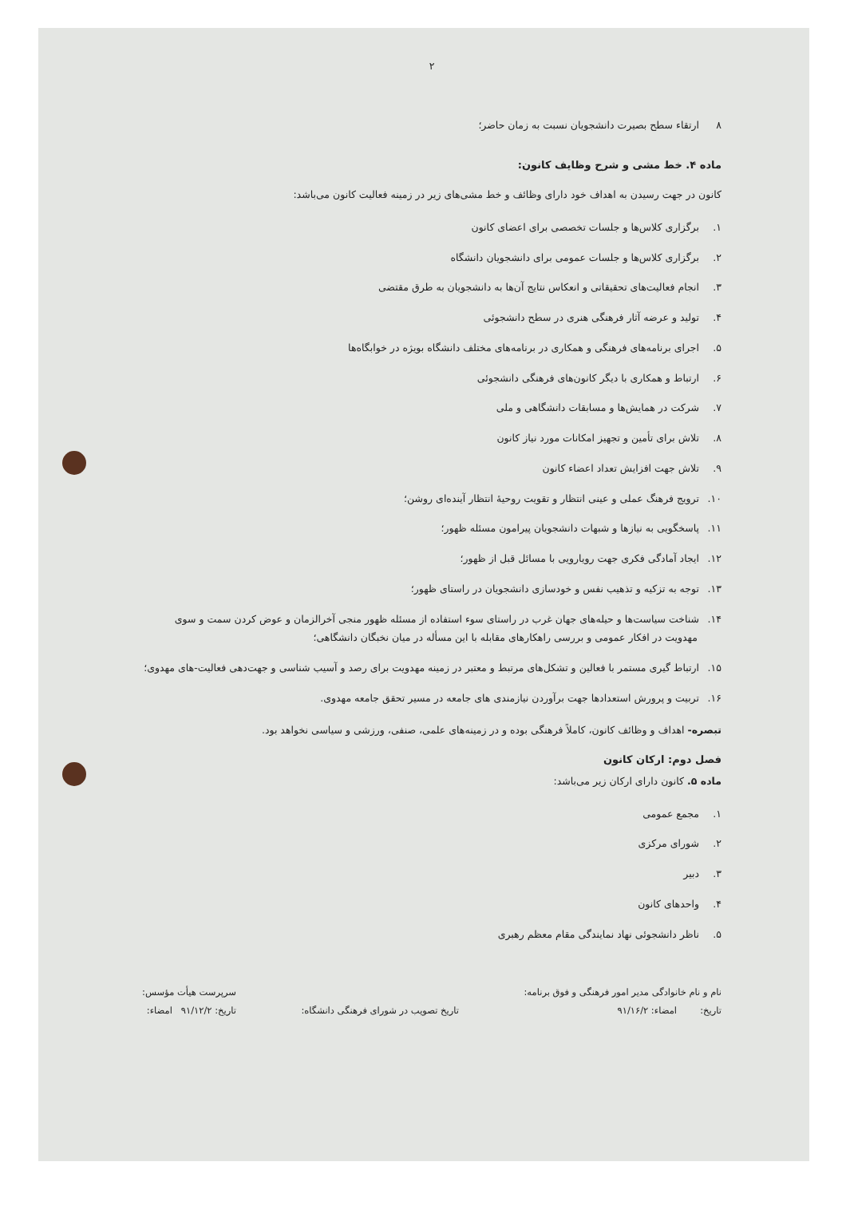۲
۸ارتقاء سطح بصیرت دانشجویان نسبت به زمان حاضر؛
ماده ۴. خط مشی و شرح وظایف کانون:
کانون در جهت رسیدن به اهداف خود دارای وظائف و خط مشی‌های زیر در زمینه فعالیت کانون می‌باشد:
۱. برگزاری کلاس‌ها و جلسات تخصصی برای اعضای کانون
۲. برگزاری کلاس‌ها و جلسات عمومی برای دانشجویان دانشگاه
۳. انجام فعالیت‌های تحقیقاتی و انعکاس نتایج آن‌ها به دانشجویان به طرق مقتضی
۴. تولید و عرضه آثار فرهنگی هنری در سطح دانشجوئی
۵. اجرای برنامه‌های فرهنگی و همکاری در برنامه‌های مختلف دانشگاه بویژه در خوابگاه‌ها
۶. ارتباط و همکاری با دیگر کانون‌های فرهنگی دانشجوئی
۷. شرکت در همایش‌ها و مسابقات دانشگاهی و ملی
۸. تلاش برای تأمین و تجهیز امکانات مورد نیاز کانون
۹. تلاش جهت افزایش تعداد اعضاء کانون
۱۰. ترویج فرهنگ عملی و عینی انتظار و تقویت روحیهٔ انتظار آینده‌ای روشن؛
۱۱. پاسخگویی به نیازها و شبهات دانشجویان پیرامون مسئله ظهور؛
۱۲. ایجاد آمادگی فکری جهت رویارویی با مسائل قبل از ظهور؛
۱۳. توجه به تزکیه و تذهیب نفس و خودسازی دانشجویان در راستای ظهور؛
۱۴. شناخت سیاست‌ها و حیله‌های جهان غرب در راستای سوء استفاده از مسئله ظهور منجی آخرالزمان و عوض کردن سمت و سوی مهدویت در افکار عمومی و بررسی راهکارهای مقابله با این مسأله در میان نخبگان دانشگاهی؛
۱۵. ارتباط گیری مستمر با فعالین و تشکل‌های مرتبط و معتبر در زمینه مهدویت برای رصد و آسیب شناسی و جهت‌دهی فعالیت-های مهدوی؛
۱۶. تربیت و پرورش استعدادها جهت برآوردن نیازمندی های جامعه در مسیر تحقق جامعه مهدوی.
تبصره- اهداف و وظائف کانون، کاملاً فرهنگی بوده و در زمینه‌های علمی، صنفی، ورزشی و سیاسی نخواهد بود.
فصل دوم: ارکان کانون
ماده ۵. کانون دارای ارکان زیر می‌باشد:
۱. مجمع عمومی
۲. شورای مرکزی
۳. دبیر
۴. واحدهای کانون
۵. ناظر دانشجوئی نهاد نمایندگی مقام معظم رهبری
نام و نام خانوادگی مدیر امور فرهنگی و فوق برنامه:
تاریخ: امضاء: ۹۱/۱۶/۲
تاریخ تصویب در شورای فرهنگی دانشگاه:
سرپرست هیأت مؤسس:
تاریخ: ۹۱/۱۲/۲ امضاء: